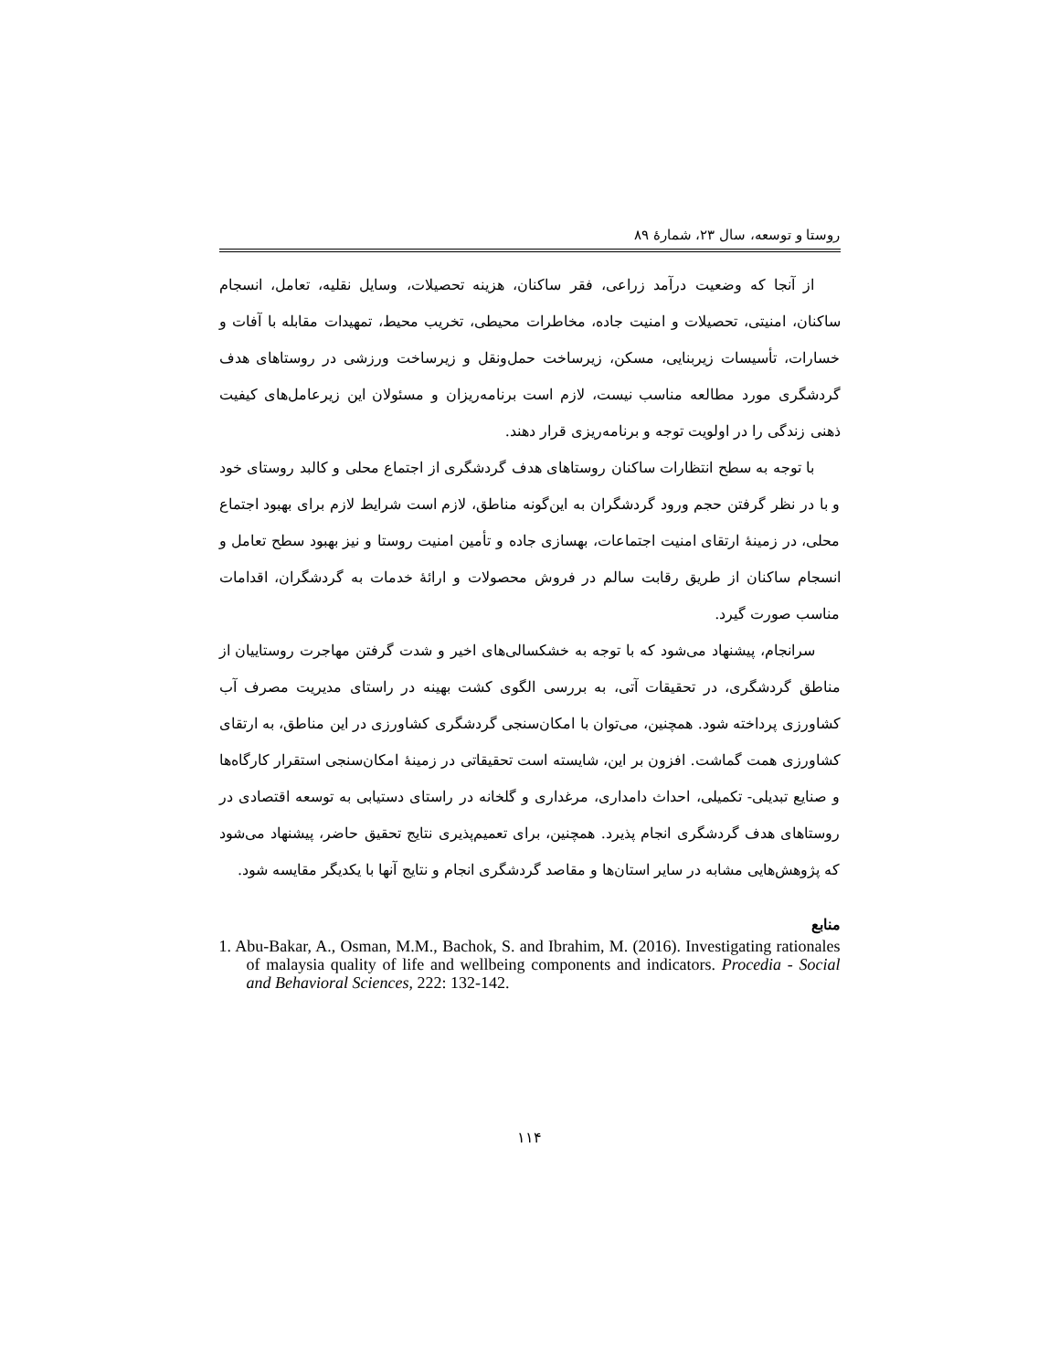روستا و توسعه، سال ۲۳، شمارهٔ ۸۹
از آنجا که وضعیت درآمد زراعی، فقر ساکنان، هزینه تحصیلات، وسایل نقلیه، تعامل، انسجام ساکنان، امنیتی، تحصیلات و امنیت جاده، مخاطرات محیطی، تخریب محیط، تمهیدات مقابله با آفات و خسارات، تأسیسات زیربنایی، مسکن، زیرساخت حمل‌ونقل و زیرساخت ورزشی در روستاهای هدف گردشگری مورد مطالعه مناسب نیست، لازم است برنامه‌ریزان و مسئولان این زیرعامل‌های کیفیت ذهنی زندگی را در اولویت توجه و برنامه‌ریزی قرار دهند.
با توجه به سطح انتظارات ساکنان روستاهای هدف گردشگری از اجتماع محلی و کالبد روستای خود و با در نظر گرفتن حجم ورود گردشگران به این‌گونه مناطق، لازم است شرایط لازم برای بهبود اجتماع محلی، در زمینهٔ ارتقای امنیت اجتماعات، بهسازی جاده و تأمین امنیت روستا و نیز بهبود سطح تعامل و انسجام ساکنان از طریق رقابت سالم در فروش محصولات و ارائهٔ خدمات به گردشگران، اقدامات مناسب صورت گیرد.
سرانجام، پیشنهاد می‌شود که با توجه به خشکسالی‌های اخیر و شدت گرفتن مهاجرت روستاییان از مناطق گردشگری، در تحقیقات آتی، به بررسی الگوی کشت بهینه در راستای مدیریت مصرف آب کشاورزی پرداخته شود. همچنین، می‌توان با امکان‌سنجی گردشگری کشاورزی در این مناطق، به ارتقای کشاورزی همت گماشت. افزون بر این، شایسته است تحقیقاتی در زمینهٔ امکان‌سنجی استقرار کارگاه‌ها و صنایع تبدیلی- تکمیلی، احداث دامداری، مرغداری و گلخانه در راستای دستیابی به توسعه اقتصادی در روستاهای هدف گردشگری انجام پذیرد. همچنین، برای تعمیم‌پذیری نتایج تحقیق حاضر، پیشنهاد می‌شود که پژوهش‌هایی مشابه در سایر استان‌ها و مقاصد گردشگری انجام و نتایج آنها با یکدیگر مقایسه شود.
منابع
1. Abu-Bakar, A., Osman, M.M., Bachok, S. and Ibrahim, M. (2016). Investigating rationales of malaysia quality of life and wellbeing components and indicators. Procedia - Social and Behavioral Sciences, 222: 132-142.
۱۱۴